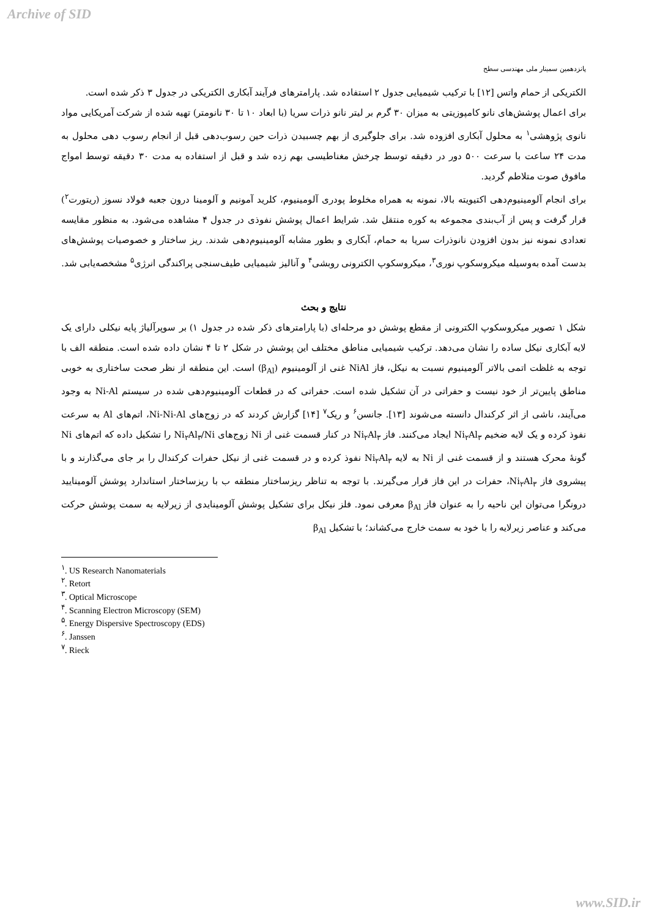Archive of SID
پانزدهمین سمینار ملی مهندسی سطح
الکتریکی از حمام واتس [۱۲] با ترکیب شیمیایی جدول ۲ استفاده شد. پارامترهای فرآیند آبکاری الکتریکی در جدول ۳ ذکر شده است.
برای اعمال پوشش‌های نانو کامپوزیتی به میزان ۳۰ گرم بر لیتر نانو ذرات سریا (با ابعاد ۱۰ تا ۳۰ نانومتر) تهیه شده از شرکت آمریکایی مواد نانوی پژوهشی<sup>۱</sup> به محلول آبکاری افزوده شد. برای جلوگیری از بهم چسبیدن ذرات حین رسوب‌دهی قبل از انجام رسوب دهی محلول به مدت ۲۴ ساعت با سرعت ۵۰۰ دور در دقیقه توسط چرخش مغناطیسی بهم زده شد و قبل از استفاده به مدت ۳۰ دقیقه توسط امواج مافوق صوت متلاطم گردید.
برای انجام آلومینیوم‌دهی اکتیویته بالا، نمونه به همراه مخلوط پودری آلومینیوم، کلرید آمونیم و آلومینا درون جعبه فولاد نسوز (ریتورت<sup>۲</sup>) قرار گرفت و پس از آب‌بندی مجموعه به کوره منتقل شد. شرایط اعمال پوشش نفوذی در جدول ۴ مشاهده می‌شود. به منظور مقایسه تعدادی نمونه نیز بدون افزودن نانوذرات سریا به حمام، آبکاری و بطور مشابه آلومینیوم‌دهی شدند. ریز ساختار و خصوصیات پوشش‌های بدست آمده به‌وسیله میکروسکوپ نوری<sup>۳</sup>، میکروسکوپ الکترونی روبشی<sup>۴</sup> و آنالیز شیمیایی طیف‌سنجی پراکندگی انرژی<sup>۵</sup> مشخصه‌یابی شد.
نتایج و بحث
شکل ۱ تصویر میکروسکوپ الکترونی از مقطع پوشش دو مرحله‌ای (با پارامترهای ذکر شده در جدول ۱) بر سوپرآلیاژ پایه نیکلی دارای یک لایه آبکاری نیکل ساده را نشان می‌دهد. ترکیب شیمیایی مناطق مختلف این پوشش در شکل ۲ تا ۴ نشان داده شده است. منطقه الف با توجه به غلظت اتمی بالاتر آلومینیوم نسبت به نیکل، فاز NiAl غنی از آلومینیوم (β<sub>Al</sub>) است. این منطقه از نظر صحت ساختاری به خوبی مناطق پایین‌تر از خود نیست و حفراتی در آن تشکیل شده است. حفراتی که در قطعات آلومینیوم‌دهی شده در سیستم Ni-Al به وجود می‌آیند، ناشی از اثر کرکندال دانسته می‌شوند [۱۳]. جانسن<sup>۶</sup> و ریک<sup>۷</sup> [۱۴] گزارش کردند که در زوج‌های Ni-Ni-Al، اتم‌های Al به سرعت نفوذ کرده و یک لایه ضخیم Ni<sub>۲</sub>Al<sub>۳</sub> ایجاد می‌کنند. فاز Ni<sub>۲</sub>Al<sub>۳</sub> در کنار قسمت غنی از Ni زوج‌های Ni<sub>۲</sub>Al<sub>۳</sub>/Ni را تشکیل داده که اتم‌های Ni گونهٔ محرک هستند و از قسمت غنی از Ni به لایه Ni<sub>۲</sub>Al<sub>۳</sub> نفوذ کرده و در قسمت غنی از نیکل حفرات کرکندال را بر جای می‌گذارند و با پیشروی فاز Ni<sub>۲</sub>Al<sub>۳</sub>، حفرات در این فاز قرار می‌گیرند. با توجه به تناظر ریزساختار منطقه ب با ریزساختار استاندارد پوشش آلومینایید درونگرا می‌توان این ناحیه را به عنوان فاز β<sub>Al</sub> معرفی نمود. فلز نیکل برای تشکیل پوشش آلومینایدی از زیرلایه به سمت پوشش حرکت می‌کند و عناصر زیرلایه را با خود به سمت خارج می‌کشاند؛ با تشکیل β<sub>Al</sub>
<sup>۱</sup>. US Research Nanomaterials
<sup>۲</sup>. Retort
<sup>۳</sup>. Optical Microscope
<sup>۴</sup>. Scanning Electron Microscopy (SEM)
<sup>۵</sup>. Energy Dispersive Spectroscopy (EDS)
<sup>۶</sup>. Janssen
<sup>۷</sup>. Rieck
www.SID.ir